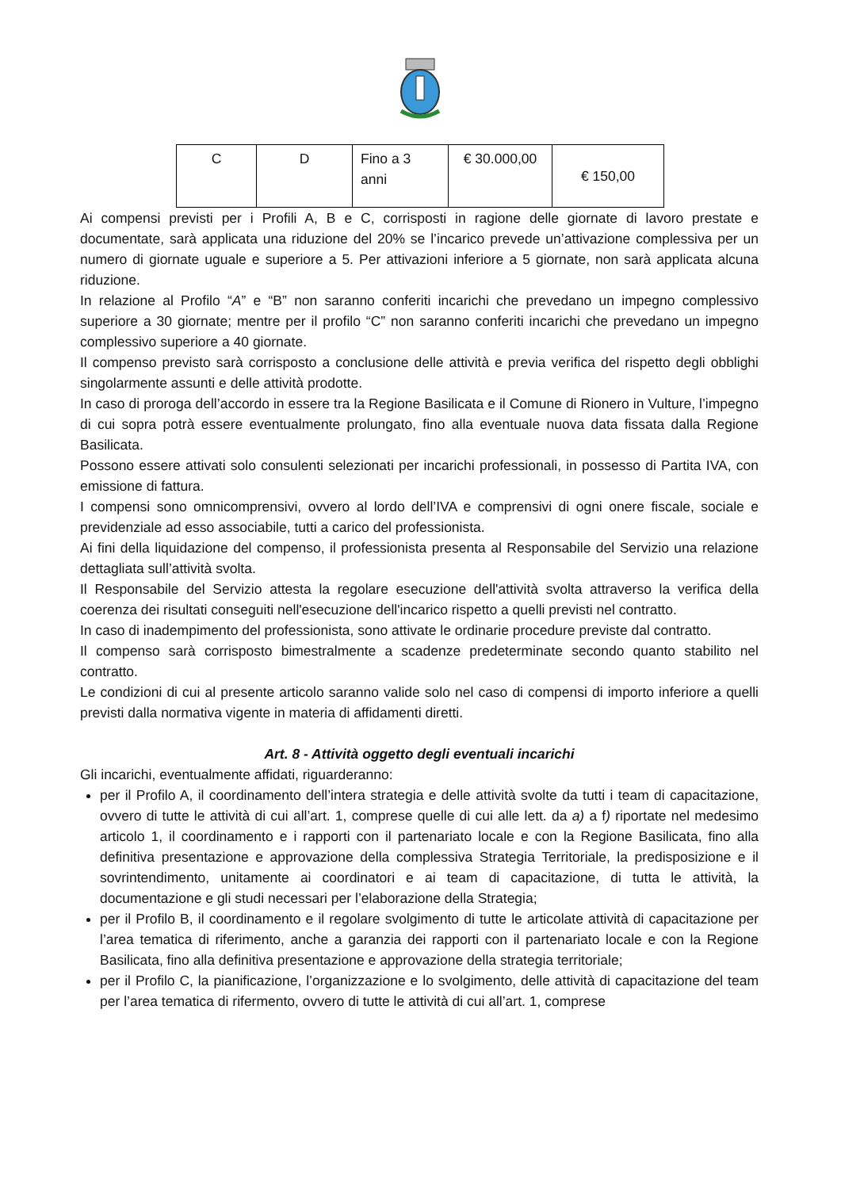| C | D | Fino a 3 anni | € 30.000,00 | € 150,00 |
Ai compensi previsti per i Profili A, B e C, corrisposti in ragione delle giornate di lavoro prestate e documentate, sarà applicata una riduzione del 20% se l’incarico prevede un’attivazione complessiva per un numero di giornate uguale e superiore a 5. Per attivazioni inferiore a 5 giornate, non sarà applicata alcuna riduzione.
In relazione al Profilo “A” e “B” non saranno conferiti incarichi che prevedano un impegno complessivo superiore a 30 giornate; mentre per il profilo “C” non saranno conferiti incarichi che prevedano un impegno complessivo superiore a 40 giornate.
Il compenso previsto sarà corrisposto a conclusione delle attività e previa verifica del rispetto degli obblighi singolarmente assunti e delle attività prodotte.
In caso di proroga dell’accordo in essere tra la Regione Basilicata e il Comune di Rionero in Vulture, l’impegno di cui sopra potrà essere eventualmente prolungato, fino alla eventuale nuova data fissata dalla Regione Basilicata.
Possono essere attivati solo consulenti selezionati per incarichi professionali, in possesso di Partita IVA, con emissione di fattura.
I compensi sono omnicomprensivi, ovvero al lordo dell’IVA e comprensivi di ogni onere fiscale, sociale e previdenziale ad esso associabile, tutti a carico del professionista.
Ai fini della liquidazione del compenso, il professionista presenta al Responsabile del Servizio una relazione dettagliata sull’attività svolta.
Il Responsabile del Servizio attesta la regolare esecuzione dell'attività svolta attraverso la verifica della coerenza dei risultati conseguiti nell'esecuzione dell'incarico rispetto a quelli previsti nel contratto.
In caso di inadempimento del professionista, sono attivate le ordinarie procedure previste dal contratto.
Il compenso sarà corrisposto bimestralmente a scadenze predeterminate secondo quanto stabilito nel contratto.
Le condizioni di cui al presente articolo saranno valide solo nel caso di compensi di importo inferiore a quelli previsti dalla normativa vigente in materia di affidamenti diretti.
Art. 8 - Attività oggetto degli eventuali incarichi
Gli incarichi, eventualmente affidati, riguarderanno:
per il Profilo A, il coordinamento dell’intera strategia e delle attività svolte da tutti i team di capacitazione, ovvero di tutte le attività di cui all’art. 1, comprese quelle di cui alle lett. da a) a f) riportate nel medesimo articolo 1, il coordinamento e i rapporti con il partenariato locale e con la Regione Basilicata, fino alla definitiva presentazione e approvazione della complessiva Strategia Territoriale, la predisposizione e il sovrintendimento, unitamente ai coordinatori e ai team di capacitazione, di tutta le attività, la documentazione e gli studi necessari per l’elaborazione della Strategia;
per il Profilo B, il coordinamento e il regolare svolgimento di tutte le articolate attività di capacitazione per l’area tematica di riferimento, anche a garanzia dei rapporti con il partenariato locale e con la Regione Basilicata, fino alla definitiva presentazione e approvazione della strategia territoriale;
per il Profilo C, la pianificazione, l’organizzazione e lo svolgimento, delle attività di capacitazione del team per l’area tematica di rifermento, ovvero di tutte le attività di cui all’art. 1, comprese